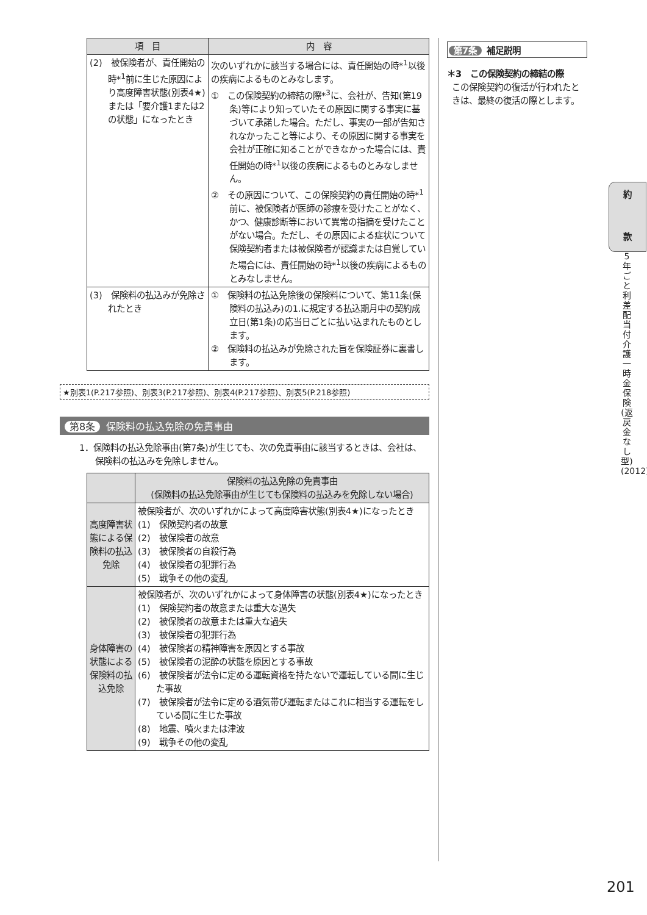| 項 目 | 内 容 |
| --- | --- |
| (2) 被保険者が、責任開始の時*<sup>1</sup>前に生じた原因により高度障害状態(別表4★)または「要介護1または2の状態」になったとき | 次のいずれかに該当する場合には、責任開始の時*<sup>1</sup>以後の疾病によるものとみなします。 ① この保険契約の締結の際*<sup>3</sup>に、会社が、告知(第19条)等により知っていたその原因に関する事実に基づいて承諾した場合。ただし、事実の一部が告知されなかったこと等により、その原因に関する事実を会社が正確に知ることができなかった場合には、責任開始の時*<sup>1</sup>以後の疾病によるものとみなしません。 ② その原因について、この保険契約の責任開始の時*<sup>1</sup>前に、被保険者が医師の診療を受けたことがなく、かつ、健康診断等において異常の指摘を受けたことがない場合。ただし、その原因による症状について保険契約者または被保険者が認識または自覚していた場合には、責任開始の時*<sup>1</sup>以後の疾病によるものとみなしません。 |
| (3) 保険料の払込みが免除されたとき | ① 保険料の払込免除後の保険料について、第11条(保険料の払込み)の1.に規定する払込期月中の契約成立日(第1条)の応当日ごとに払い込まれたものとします。 ② 保険料の払込みが免除された旨を保険証券に裏書します。 |
★別表1(P.217参照)、別表3(P.217参照)、別表4(P.217参照)、別表5(P.218参照)
第8条 保険料の払込免除の免責事由
1．保険料の払込免除事由(第7条)が生じても、次の免責事由に該当するときは、会社は、保険料の払込みを免除しません。
| | 保険料の払込免除の免責事由 (保険料の払込免除事由が生じても保険料の払込みを免除しない場合) |
| --- | --- |
| 高度障害状態による保険料の払込免除 | 被保険者が、次のいずれかによって高度障害状態(別表4★)になったとき (1) 保険契約者の故意 (2) 被保険者の故意 (3) 被保険者の自殺行為 (4) 被保険者の犯罪行為 (5) 戦争その他の変乱 |
| 身体障害の状態による保険料の払込免除 | 被保険者が、次のいずれかによって身体障害の状態(別表4★)になったとき (1) 保険契約者の故意または重大な過失 (2) 被保険者の故意または重大な過失 (3) 被保険者の犯罪行為 (4) 被保険者の精神障害を原因とする事故 (5) 被保険者の泥酔の状態を原因とする事故 (6) 被保険者が法令に定める運転資格を持たないで運転している間に生じた事故 (7) 被保険者が法令に定める酒気帯び運転またはこれに相当する運転をしている間に生じた事故 (8) 地震、噴火または津波 (9) 戦争その他の変乱 |
第7条 補足説明
＊3　この保険契約の締結の際
この保険契約の復活が行われたときは、最終の復活の際とします。
約
款
5年ごと利差配当付介護一時金保険(返戻金なし型)(2012)
201